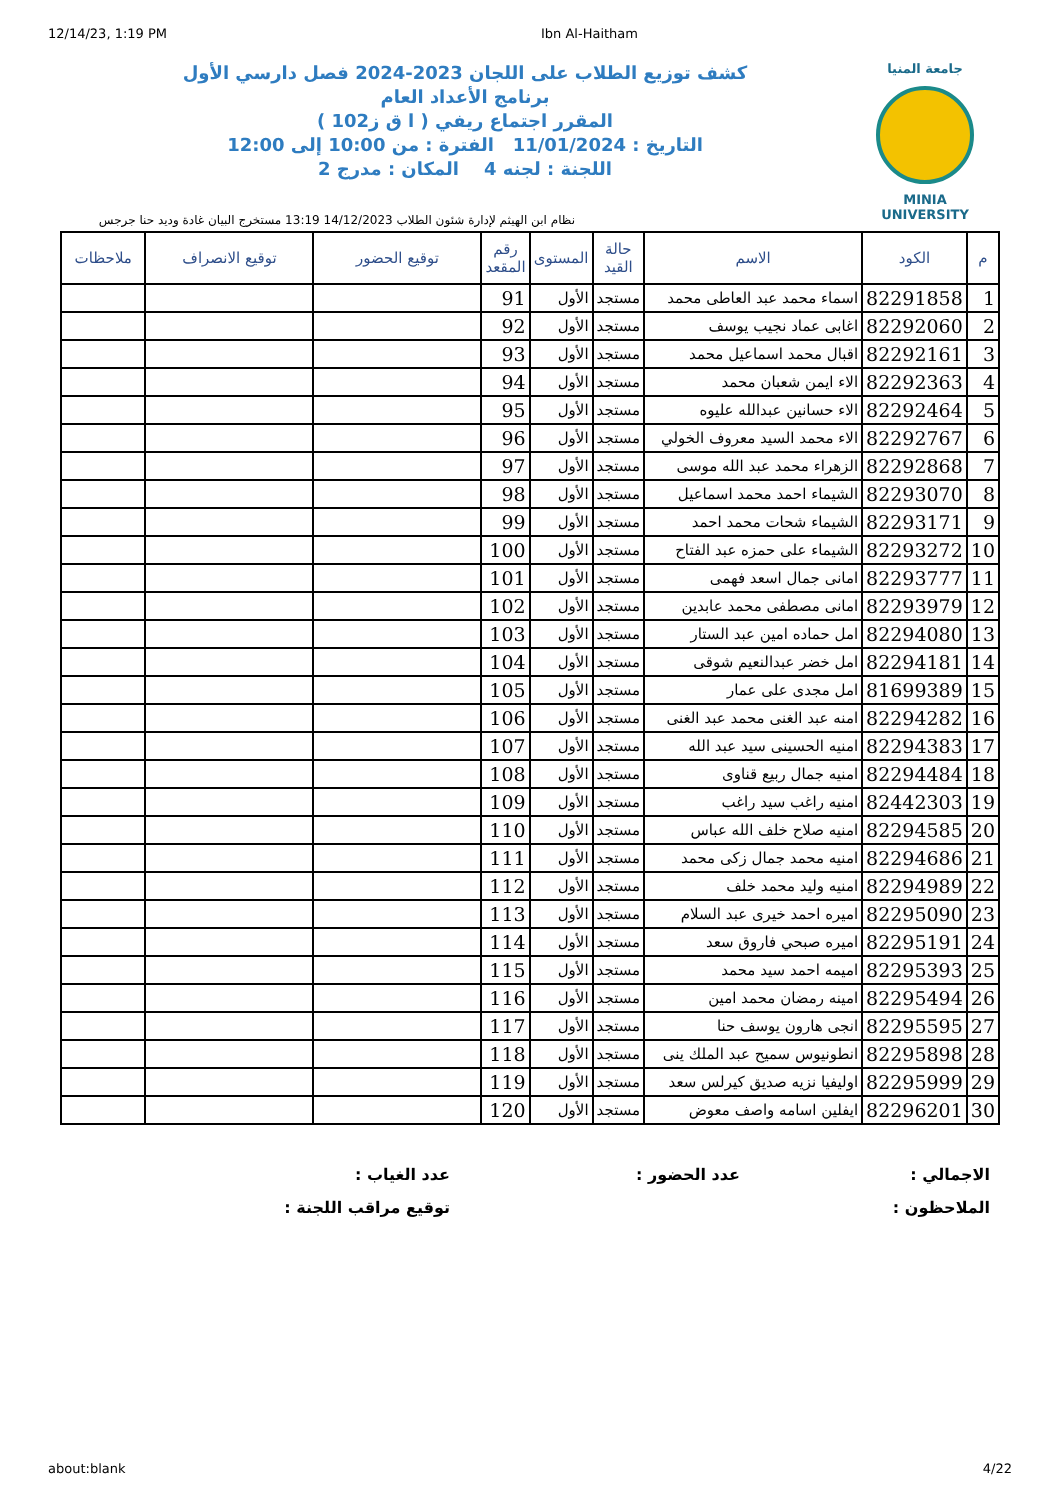12/14/23, 1:19 PM Ibn Al-Haitham
جامعة المنيا
MINIA UNIVERSITY
كشف توزيع الطلاب على اللجان 2023-2024 فصل دارسي الأول
برنامج الأعداد العام
المقرر اجتماع ريفي ( ا ق ز102 )
التاريخ : 11/01/2024 الفترة : من 10:00 إلى 12:00
اللجنة : لجنه 4 المكان : مدرج 2
نظام ابن الهيثم لإدارة شئون الطلاب 14/12/2023 13:19 مستخرج البيان غادة وديد حنا جرجس
| م | الكود | الاسم | حالة القيد | المستوى | رقم المقعد | توقيع الحضور | توقيع الانصراف | ملاحظات |
| --- | --- | --- | --- | --- | --- | --- | --- | --- |
| 1 | 82291858 | اسماء محمد عبد العاطى محمد | مستجد | الأول | 91 | | | |
| 2 | 82292060 | اغابى عماد نجيب يوسف | مستجد | الأول | 92 | | | |
| 3 | 82292161 | اقبال محمد اسماعيل محمد | مستجد | الأول | 93 | | | |
| 4 | 82292363 | الاء ايمن شعبان محمد | مستجد | الأول | 94 | | | |
| 5 | 82292464 | الاء حسانين عبدالله عليوه | مستجد | الأول | 95 | | | |
| 6 | 82292767 | الاء محمد السيد معروف الخولي | مستجد | الأول | 96 | | | |
| 7 | 82292868 | الزهراء محمد عبد الله موسى | مستجد | الأول | 97 | | | |
| 8 | 82293070 | الشيماء احمد محمد اسماعيل | مستجد | الأول | 98 | | | |
| 9 | 82293171 | الشيماء شحات محمد احمد | مستجد | الأول | 99 | | | |
| 10 | 82293272 | الشيماء على حمزه عبد الفتاح | مستجد | الأول | 100 | | | |
| 11 | 82293777 | امانى جمال اسعد فهمى | مستجد | الأول | 101 | | | |
| 12 | 82293979 | امانى مصطفى محمد عابدين | مستجد | الأول | 102 | | | |
| 13 | 82294080 | امل حماده امين عبد الستار | مستجد | الأول | 103 | | | |
| 14 | 82294181 | امل خضر عبدالنعيم شوقى | مستجد | الأول | 104 | | | |
| 15 | 81699389 | امل مجدى على عمار | مستجد | الأول | 105 | | | |
| 16 | 82294282 | امنه عبد الغنى محمد عبد الغنى | مستجد | الأول | 106 | | | |
| 17 | 82294383 | امنيه الحسينى سيد عبد الله | مستجد | الأول | 107 | | | |
| 18 | 82294484 | امنيه جمال ربيع قناوى | مستجد | الأول | 108 | | | |
| 19 | 82442303 | امنيه راغب سيد راغب | مستجد | الأول | 109 | | | |
| 20 | 82294585 | امنيه صلاح خلف الله عباس | مستجد | الأول | 110 | | | |
| 21 | 82294686 | امنيه محمد جمال زكى محمد | مستجد | الأول | 111 | | | |
| 22 | 82294989 | امنيه وليد محمد خلف | مستجد | الأول | 112 | | | |
| 23 | 82295090 | اميره احمد خيرى عبد السلام | مستجد | الأول | 113 | | | |
| 24 | 82295191 | اميره صبحي فاروق سعد | مستجد | الأول | 114 | | | |
| 25 | 82295393 | اميمه احمد سيد محمد | مستجد | الأول | 115 | | | |
| 26 | 82295494 | امينه رمضان محمد امين | مستجد | الأول | 116 | | | |
| 27 | 82295595 | انجى هارون يوسف حنا | مستجد | الأول | 117 | | | |
| 28 | 82295898 | انطونيوس سميح عبد الملك ينى | مستجد | الأول | 118 | | | |
| 29 | 82295999 | اوليفيا نزيه صديق كيرلس سعد | مستجد | الأول | 119 | | | |
| 30 | 82296201 | ايفلين اسامه واصف معوض | مستجد | الأول | 120 | | | |
الاجمالي :
عدد الحضور :
عدد الغياب :
الملاحظون :
توقيع مراقب اللجنة :
about:blank 4/22